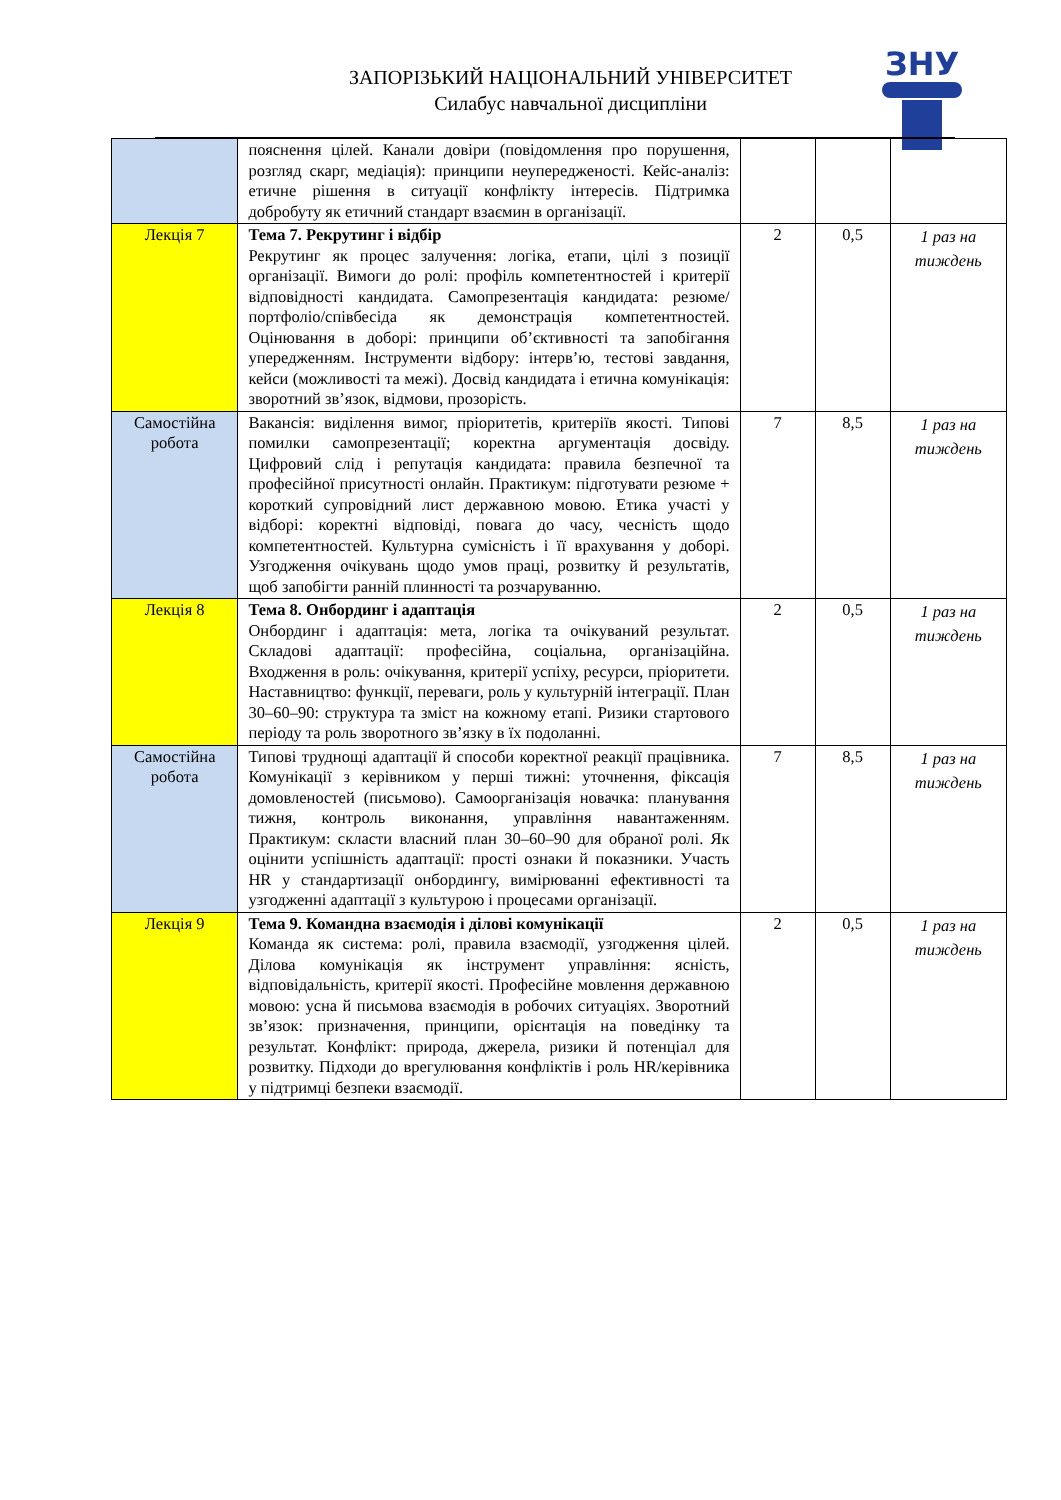ЗАПОРІЗЬКИЙ НАЦІОНАЛЬНИЙ УНІВЕРСИТЕТ
Силабус навчальної дисципліни
ЗНУ
| | пояснення цілей. Канали довіри (повідомлення про порушення, розгляд скарг, медіація): принципи неупередженості. Кейс-аналіз: етичне рішення в ситуації конфлікту інтересів. Підтримка добробуту як етичний стандарт взаємин в організації. | | | |
| Лекція 7 | Тема 7. Рекрутинг і відбір Рекрутинг як процес залучення: логіка, етапи, цілі з позиції організації. Вимоги до ролі: профіль компетентностей і критерії відповідності кандидата. Самопрезентація кандидата: резюме/портфоліо/співбесіда як демонстрація компетентностей. Оцінювання в доборі: принципи об’єктивності та запобігання упередженням. Інструменти відбору: інтерв’ю, тестові завдання, кейси (можливості та межі). Досвід кандидата і етична комунікація: зворотний зв’язок, відмови, прозорість. | 2 | 0,5 | 1 раз на тиждень |
| Самостійна робота | Вакансія: виділення вимог, пріоритетів, критеріїв якості. Типові помилки самопрезентації; коректна аргументація досвіду. Цифровий слід і репутація кандидата: правила безпечної та професійної присутності онлайн. Практикум: підготувати резюме + короткий супровідний лист державною мовою. Етика участі у відборі: коректні відповіді, повага до часу, чесність щодо компетентностей. Культурна сумісність і її врахування у доборі. Узгодження очікувань щодо умов праці, розвитку й результатів, щоб запобігти ранній плинності та розчаруванню. | 7 | 8,5 | 1 раз на тиждень |
| Лекція 8 | Тема 8. Онбординг і адаптація Онбординг і адаптація: мета, логіка та очікуваний результат. Складові адаптації: професійна, соціальна, організаційна. Входження в роль: очікування, критерії успіху, ресурси, пріоритети. Наставництво: функції, переваги, роль у культурній інтеграції. План 30–60–90: структура та зміст на кожному етапі. Ризики стартового періоду та роль зворотного зв’язку в їх подоланні. | 2 | 0,5 | 1 раз на тиждень |
| Самостійна робота | Типові труднощі адаптації й способи коректної реакції працівника. Комунікації з керівником у перші тижні: уточнення, фіксація домовленостей (письмово). Самоорганізація новачка: планування тижня, контроль виконання, управління навантаженням. Практикум: скласти власний план 30–60–90 для обраної ролі. Як оцінити успішність адаптації: прості ознаки й показники. Участь HR у стандартизації онбордингу, вимірюванні ефективності та узгодженні адаптації з культурою і процесами організації. | 7 | 8,5 | 1 раз на тиждень |
| Лекція 9 | Тема 9. Командна взаємодія і ділові комунікації Команда як система: ролі, правила взаємодії, узгодження цілей. Ділова комунікація як інструмент управління: ясність, відповідальність, критерії якості. Професійне мовлення державною мовою: усна й письмова взаємодія в робочих ситуаціях. Зворотний зв’язок: призначення, принципи, орієнтація на поведінку та результат. Конфлікт: природа, джерела, ризики й потенціал для розвитку. Підходи до врегулювання конфліктів і роль HR/керівника у підтримці безпеки взаємодії. | 2 | 0,5 | 1 раз на тиждень |